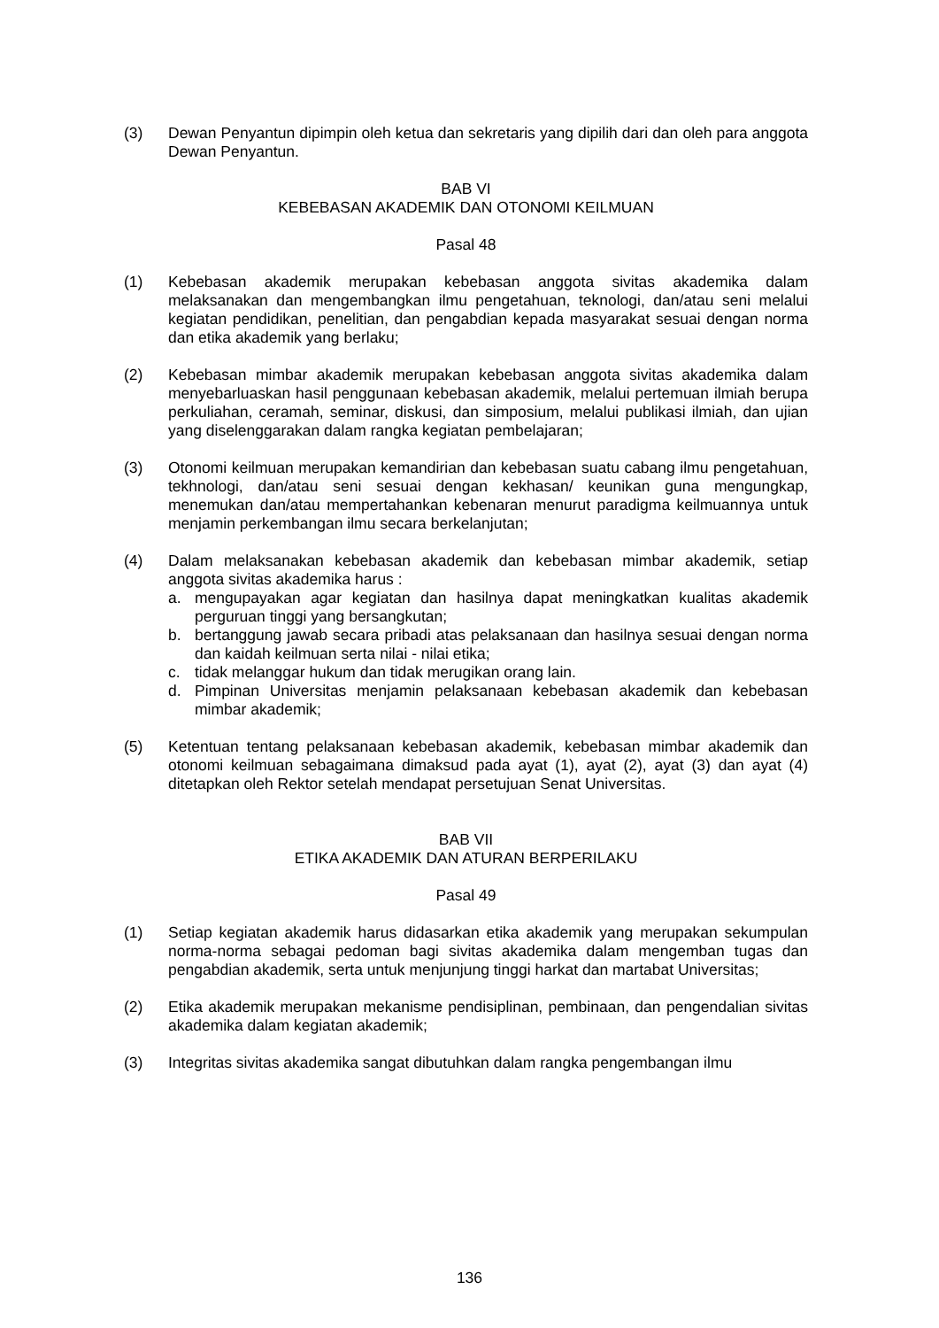(3) Dewan Penyantun dipimpin oleh ketua dan sekretaris yang dipilih dari dan oleh para anggota Dewan Penyantun.
BAB VI
KEBEBASAN AKADEMIK DAN OTONOMI KEILMUAN
Pasal 48
(1) Kebebasan akademik merupakan kebebasan anggota sivitas akademika dalam melaksanakan dan mengembangkan ilmu pengetahuan, teknologi, dan/atau seni melalui kegiatan pendidikan, penelitian, dan pengabdian kepada masyarakat sesuai dengan norma dan etika akademik yang berlaku;
(2) Kebebasan mimbar akademik merupakan kebebasan anggota sivitas akademika dalam menyebarluaskan hasil penggunaan kebebasan akademik, melalui pertemuan ilmiah berupa perkuliahan, ceramah, seminar, diskusi, dan simposium, melalui publikasi ilmiah, dan ujian yang diselenggarakan dalam rangka kegiatan pembelajaran;
(3) Otonomi keilmuan merupakan kemandirian dan kebebasan suatu cabang ilmu pengetahuan, tekhnologi, dan/atau seni sesuai dengan kekhasan/ keunikan guna mengungkap, menemukan dan/atau mempertahankan kebenaran menurut paradigma keilmuannya untuk menjamin perkembangan ilmu secara berkelanjutan;
(4) Dalam melaksanakan kebebasan akademik dan kebebasan mimbar akademik, setiap anggota sivitas akademika harus :
a. mengupayakan agar kegiatan dan hasilnya dapat meningkatkan kualitas akademik perguruan tinggi yang bersangkutan;
b. bertanggung jawab secara pribadi atas pelaksanaan dan hasilnya sesuai dengan norma dan kaidah keilmuan serta nilai - nilai etika;
c. tidak melanggar hukum dan tidak merugikan orang lain.
d. Pimpinan Universitas menjamin pelaksanaan kebebasan akademik dan kebebasan mimbar akademik;
(5) Ketentuan tentang pelaksanaan kebebasan akademik, kebebasan mimbar akademik dan otonomi keilmuan sebagaimana dimaksud pada ayat (1), ayat (2), ayat (3) dan ayat (4) ditetapkan oleh Rektor setelah mendapat persetujuan Senat Universitas.
BAB VII
ETIKA AKADEMIK DAN ATURAN BERPERILAKU
Pasal 49
(1) Setiap kegiatan akademik harus didasarkan etika akademik yang merupakan sekumpulan norma-norma sebagai pedoman bagi sivitas akademika dalam mengemban tugas dan pengabdian akademik, serta untuk menjunjung tinggi harkat dan martabat Universitas;
(2) Etika akademik merupakan mekanisme pendisiplinan, pembinaan, dan pengendalian sivitas akademika dalam kegiatan akademik;
(3) Integritas sivitas akademika sangat dibutuhkan dalam rangka pengembangan ilmu
136